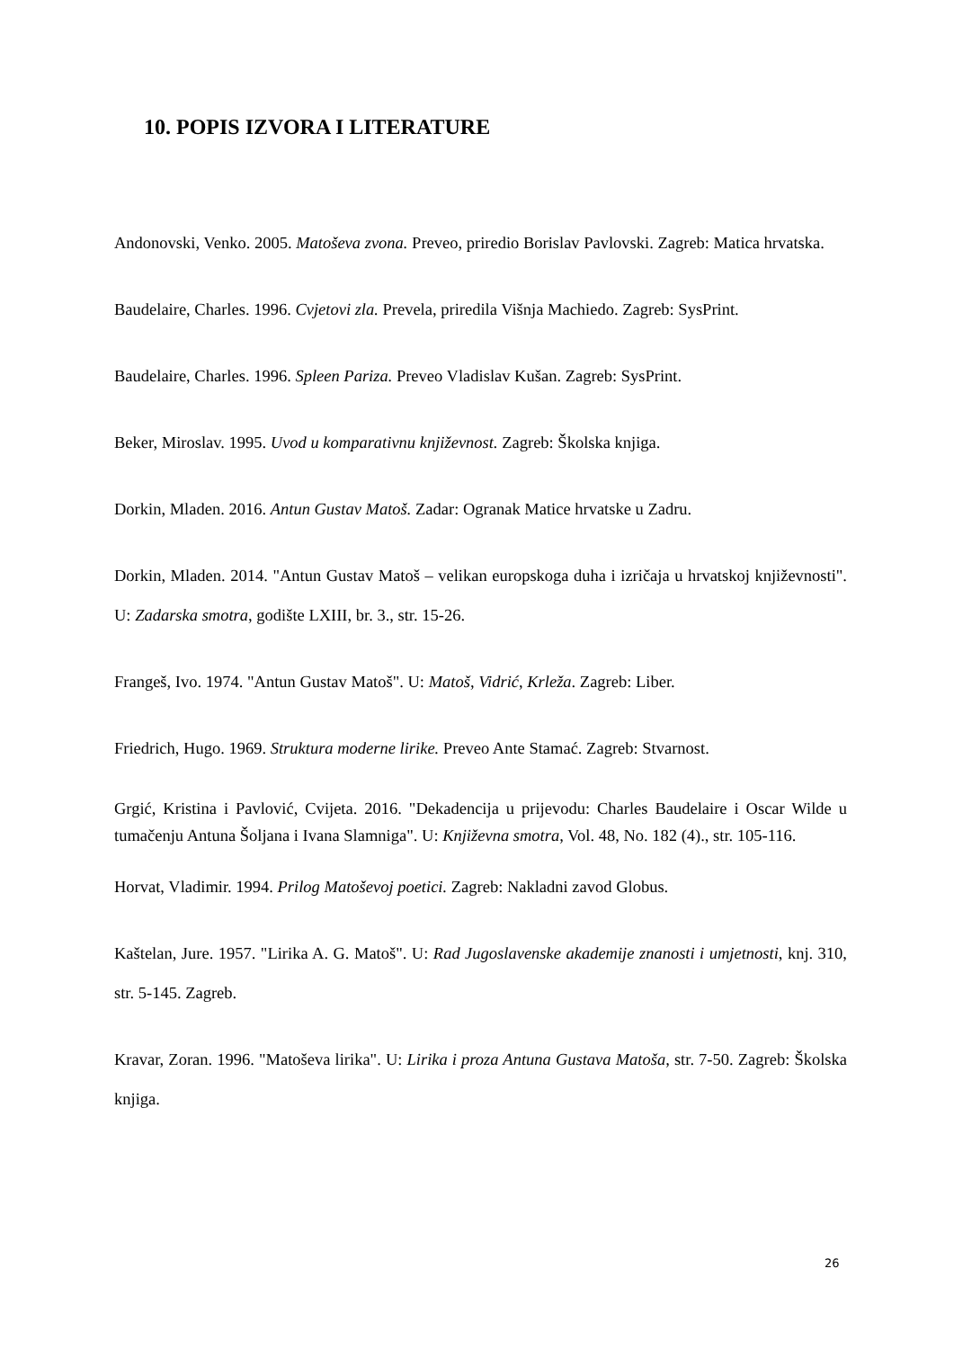10. POPIS IZVORA I LITERATURE
Andonovski, Venko. 2005. Matoševa zvona. Preveo, priredio Borislav Pavlovski. Zagreb: Matica hrvatska.
Baudelaire, Charles. 1996. Cvjetovi zla. Prevela, priredila Višnja Machiedo. Zagreb: SysPrint.
Baudelaire, Charles. 1996. Spleen Pariza. Preveo Vladislav Kušan. Zagreb: SysPrint.
Beker, Miroslav. 1995. Uvod u komparativnu književnost. Zagreb: Školska knjiga.
Dorkin, Mladen. 2016. Antun Gustav Matoš. Zadar: Ogranak Matice hrvatske u Zadru.
Dorkin, Mladen. 2014. "Antun Gustav Matoš – velikan europskoga duha i izričaja u hrvatskoj književnosti". U: Zadarska smotra, godište LXIII, br. 3., str. 15-26.
Frangeš, Ivo. 1974. "Antun Gustav Matoš". U: Matoš, Vidrić, Krleža. Zagreb: Liber.
Friedrich, Hugo. 1969. Struktura moderne lirike. Preveo Ante Stamać. Zagreb: Stvarnost.
Grgić, Kristina i Pavlović, Cvijeta. 2016. "Dekadencija u prijevodu: Charles Baudelaire i Oscar Wilde u tumačenju Antuna Šoljana i Ivana Slamniga". U: Književna smotra, Vol. 48, No. 182 (4)., str. 105-116.
Horvat, Vladimir. 1994. Prilog Matoševoj poetici. Zagreb: Nakladni zavod Globus.
Kaštelan, Jure. 1957. "Lirika A. G. Matoš". U: Rad Jugoslavenske akademije znanosti i umjetnosti, knj. 310, str. 5-145. Zagreb.
Kravar, Zoran. 1996. "Matoševa lirika". U: Lirika i proza Antuna Gustava Matoša, str. 7-50. Zagreb: Školska knjiga.
26